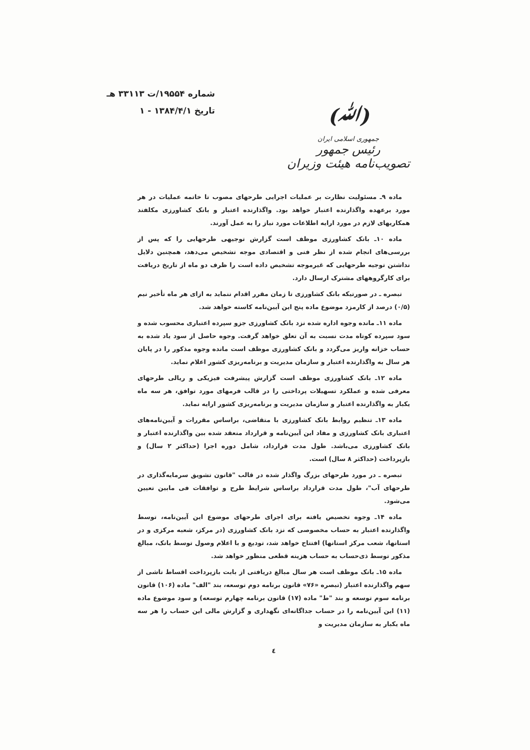شماره ۱۹۵۵۴/ت ۳۳۱۱۳ هـ
تاریخ ۱۳۸۴/۴/۱ - ۱
(ﷲ)
جمهوری اسلامی ایران
رئیس جمهور
تصویب‌نامه هیئت وزیران
ماده ۹ـ مسئولیت نظارت بر عملیات اجرایی طرحهای مصوب تا خاتمه عملیات در هر مورد برعهده واگذارنده اعتبار خواهد بود. واگذارنده اعتبار و بانک کشاورزی مکلفند همکاریهای لازم در مورد ارایه اطلاعات مورد نیاز را به عمل آورند.
ماده ۱۰ـ بانک کشاورزی موظف است گزارش توجیهی طرحهایی را که پس از بررسی‌های انجام شده از نظر فنی و اقتصادی موجه تشخیص می‌دهد، همچنین دلایل نداشتن توجیه طرحهایی که غیرموجه تشخیص داده است را ظرف دو ماه از تاریخ دریافت برای کارگروههای مشترک ارسال دارد.
تبصره ـ در صورتیکه بانک کشاورزی تا زمان مقرر اقدام ننماید به ازای هر ماه تأخیر نیم (۰/۵) درصد از کارمزد موضوع ماده پنج این آیین‌نامه کاسته خواهد شد.
ماده ۱۱ـ مانده وجوه اداره شده نزد بانک کشاورزی جزو سپرده اعتباری محسوب شده و سود سپرده کوتاه مدت نسبت به آن تعلق خواهد گرفت. وجوه حاصل از سود یاد شده به حساب خزانه واریز می‌گردد و بانک کشاورزی موظف است مانده وجوه مذکور را در پایان هر سال به واگذارنده اعتبار و سازمان مدیریت و برنامه‌ریزی کشور اعلام نماید.
ماده ۱۲ـ بانک کشاورزی موظف است گزارش پیشرفت فیزیکی و ریالی طرحهای معرفی شده و عملکرد تسهیلات پرداختی را در قالب فرمهای مورد توافق، هر سه ماه یکبار به واگذارنده اعتبار و سازمان مدیریت و برنامه‌ریزی کشور ارایه نماید.
ماده ۱۳ـ تنظیم روابط بانک کشاورزی با متقاضی، براساس مقررات و آیین‌نامه‌های اعتباری بانک کشاورزی و مفاد این آیین‌نامه و قرارداد منعقد شده بین واگذارنده اعتبار و بانک کشاورزی می‌باشد. طول مدت قرارداد، شامل دوره اجرا (حداکثر ۲ سال) و بازپرداخت (حداکثر ۸ سال) است.
تبصره ـ در مورد طرحهای بزرگ واگذار شده در قالب "قانون تشویق سرمایه‌گذاری در طرحهای آب"، طول مدت قرارداد براساس شرایط طرح و توافقات فی مابین تعیین می‌شود.
ماده ۱۴ـ وجوه تخصیص یافته برای اجرای طرحهای موضوع این آیین‌نامه، توسط واگذارنده اعتبار به حساب مخصوصی که نزد بانک کشاورزی (در مرکز، شعبه مرکزی و در استانها، شعب مرکز استانها) افتتاح خواهد شد، تودیع و با اعلام وصول توسط بانک، مبالغ مذکور توسط ذی‌حساب به حساب هزینه قطعی منظور خواهد شد.
ماده ۱۵ـ بانک موظف است هر سال مبالغ دریافتی از بابت بازپرداخت اقساط ناشی از سهم واگذارنده اعتبار (تبصره «۷۶» قانون برنامه دوم توسعه، بند "الف" ماده (۱۰۶) قانون برنامه سوم توسعه و بند "ط" ماده (۱۷) قانون برنامه چهارم توسعه) و سود موضوع ماده (۱۱) این آیین‌نامه را در حساب جداگانه‌ای نگهداری و گزارش مالی این حساب را هر سه ماه یکبار به سازمان مدیریت و
٤